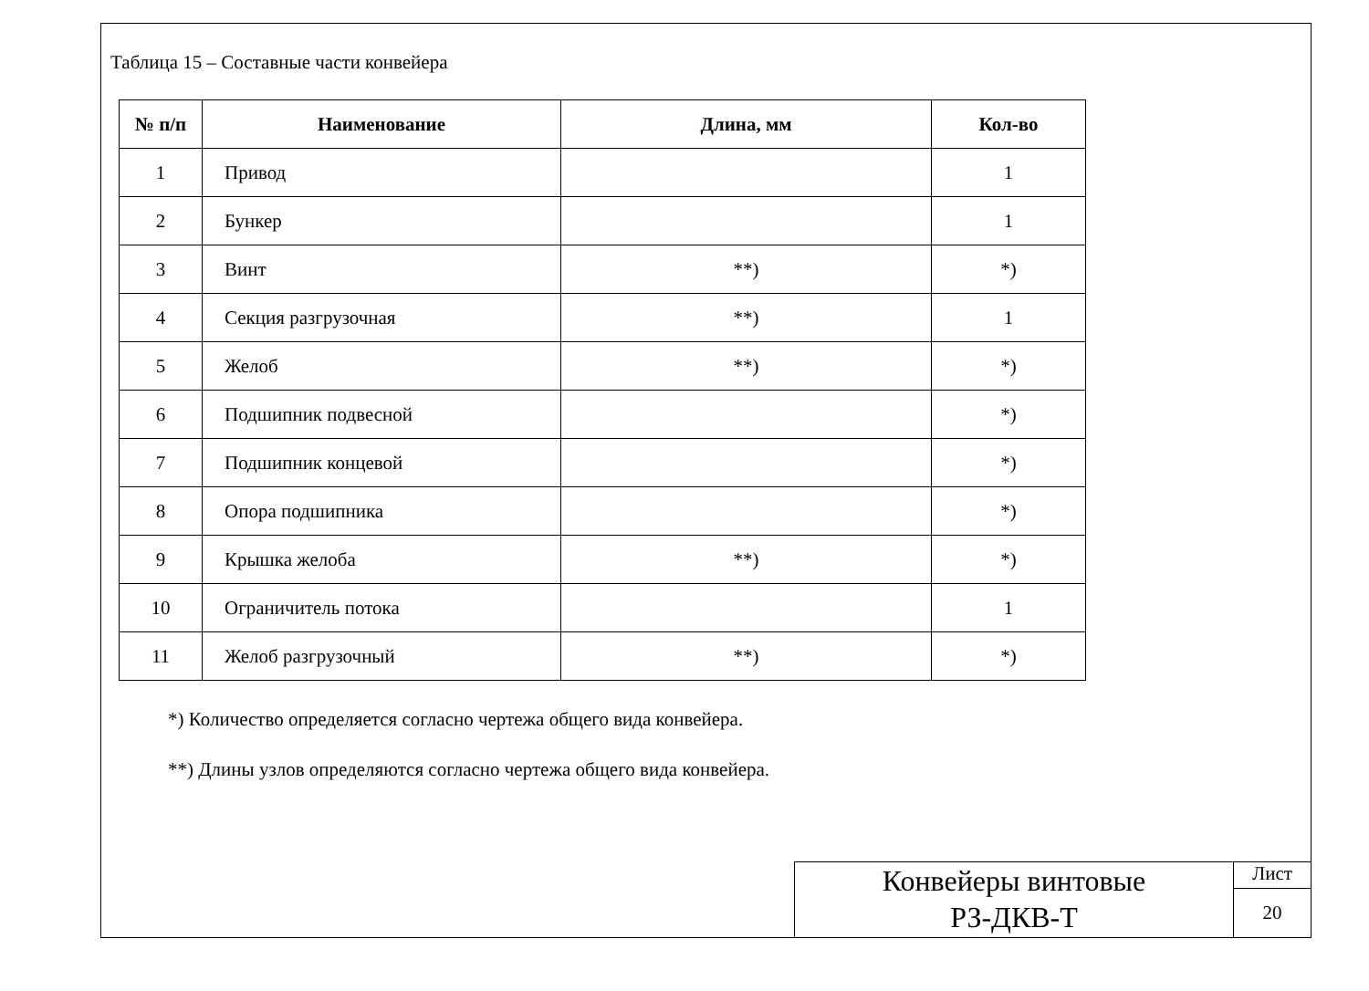Таблица 15 – Составные части конвейера
| № п/п | Наименование | Длина, мм | Кол-во |
| --- | --- | --- | --- |
| 1 | Привод | | 1 |
| 2 | Бункер | | 1 |
| 3 | Винт | **) | *) |
| 4 | Секция разгрузочная | **) | 1 |
| 5 | Желоб | **) | *) |
| 6 | Подшипник подвесной | | *) |
| 7 | Подшипник концевой | | *) |
| 8 | Опора подшипника | | *) |
| 9 | Крышка желоба | **) | *) |
| 10 | Ограничитель потока | | 1 |
| 11 | Желоб разгрузочный | **) | *) |
*) Количество определяется согласно чертежа общего вида конвейера.
**) Длины узлов определяются согласно чертежа общего вида конвейера.
Конвейеры винтовые
РЗ-ДКВ-Т
Лист
20